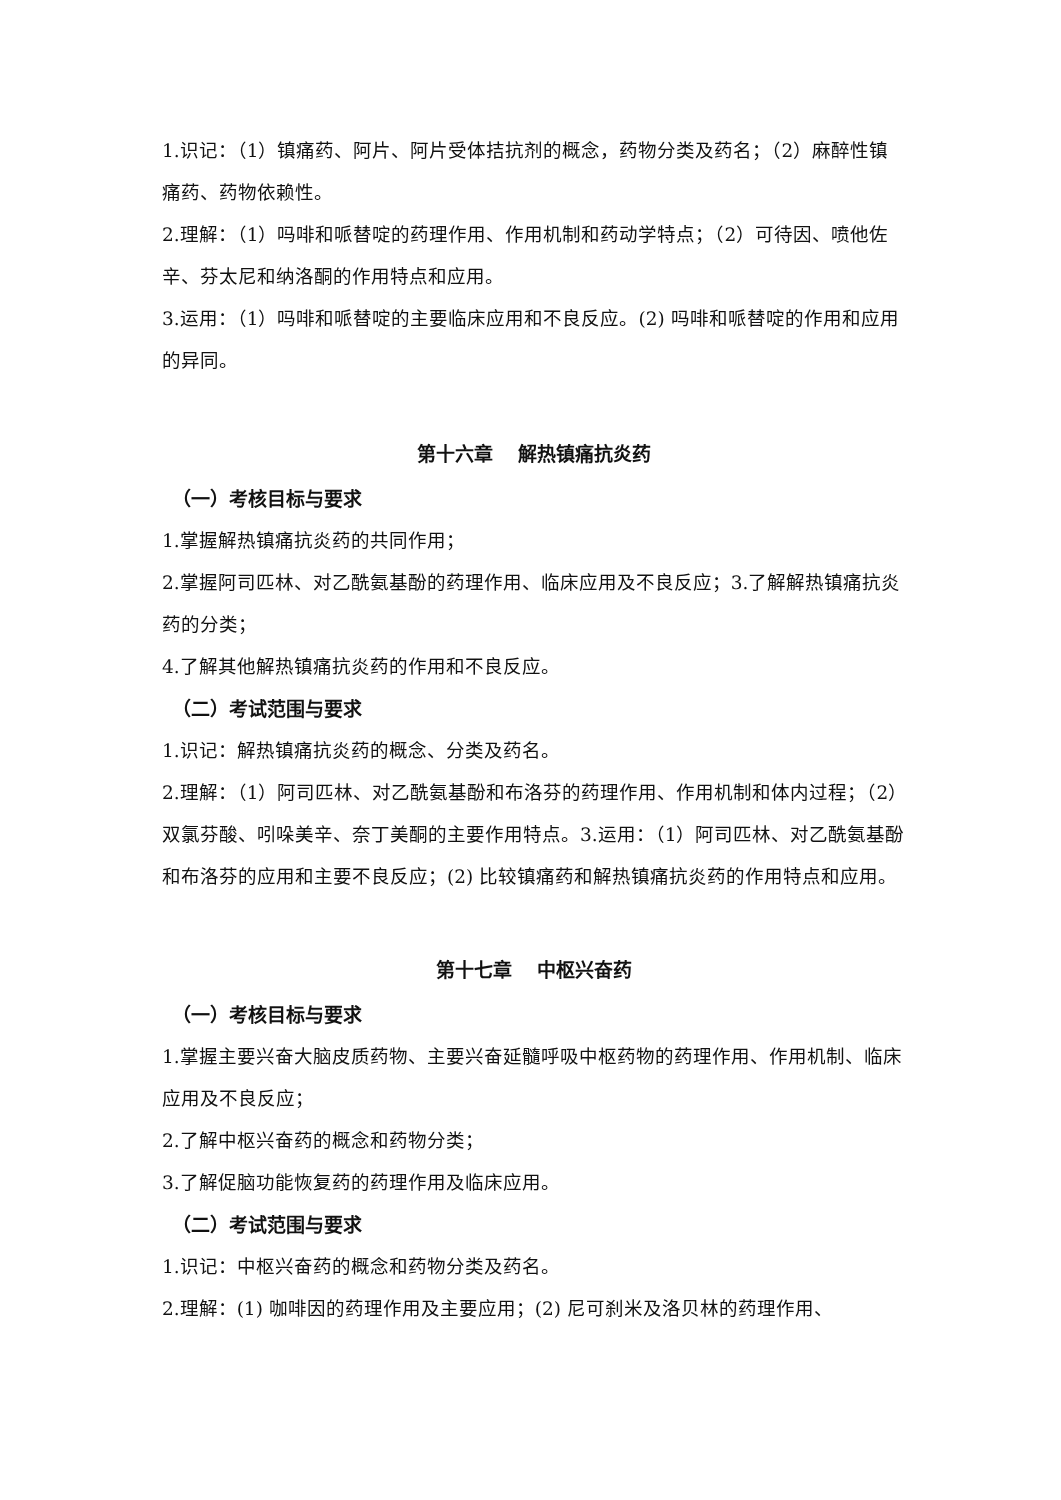1.识记：（1）镇痛药、阿片、阿片受体拮抗剂的概念，药物分类及药名；（2）麻醉性镇痛药、药物依赖性。
2.理解：（1）吗啡和哌替啶的药理作用、作用机制和药动学特点；（2）可待因、喷他佐辛、芬太尼和纳洛酮的作用特点和应用。
3.运用：（1）吗啡和哌替啶的主要临床应用和不良反应。(2) 吗啡和哌替啶的作用和应用的异同。
第十六章　 解热镇痛抗炎药
（一）考核目标与要求
1.掌握解热镇痛抗炎药的共同作用；
2.掌握阿司匹林、对乙酰氨基酚的药理作用、临床应用及不良反应；3.了解解热镇痛抗炎药的分类；
4.了解其他解热镇痛抗炎药的作用和不良反应。
（二）考试范围与要求
1.识记：解热镇痛抗炎药的概念、分类及药名。
2.理解：（1）阿司匹林、对乙酰氨基酚和布洛芬的药理作用、作用机制和体内过程；（2）双氯芬酸、吲哚美辛、奈丁美酮的主要作用特点。3.运用：（1）阿司匹林、对乙酰氨基酚和布洛芬的应用和主要不良反应；(2) 比较镇痛药和解热镇痛抗炎药的作用特点和应用。
第十七章　 中枢兴奋药
（一）考核目标与要求
1.掌握主要兴奋大脑皮质药物、主要兴奋延髓呼吸中枢药物的药理作用、作用机制、临床应用及不良反应；
2.了解中枢兴奋药的概念和药物分类；
3.了解促脑功能恢复药的药理作用及临床应用。
（二）考试范围与要求
1.识记：中枢兴奋药的概念和药物分类及药名。
2.理解：(1) 咖啡因的药理作用及主要应用；(2) 尼可刹米及洛贝林的药理作用、